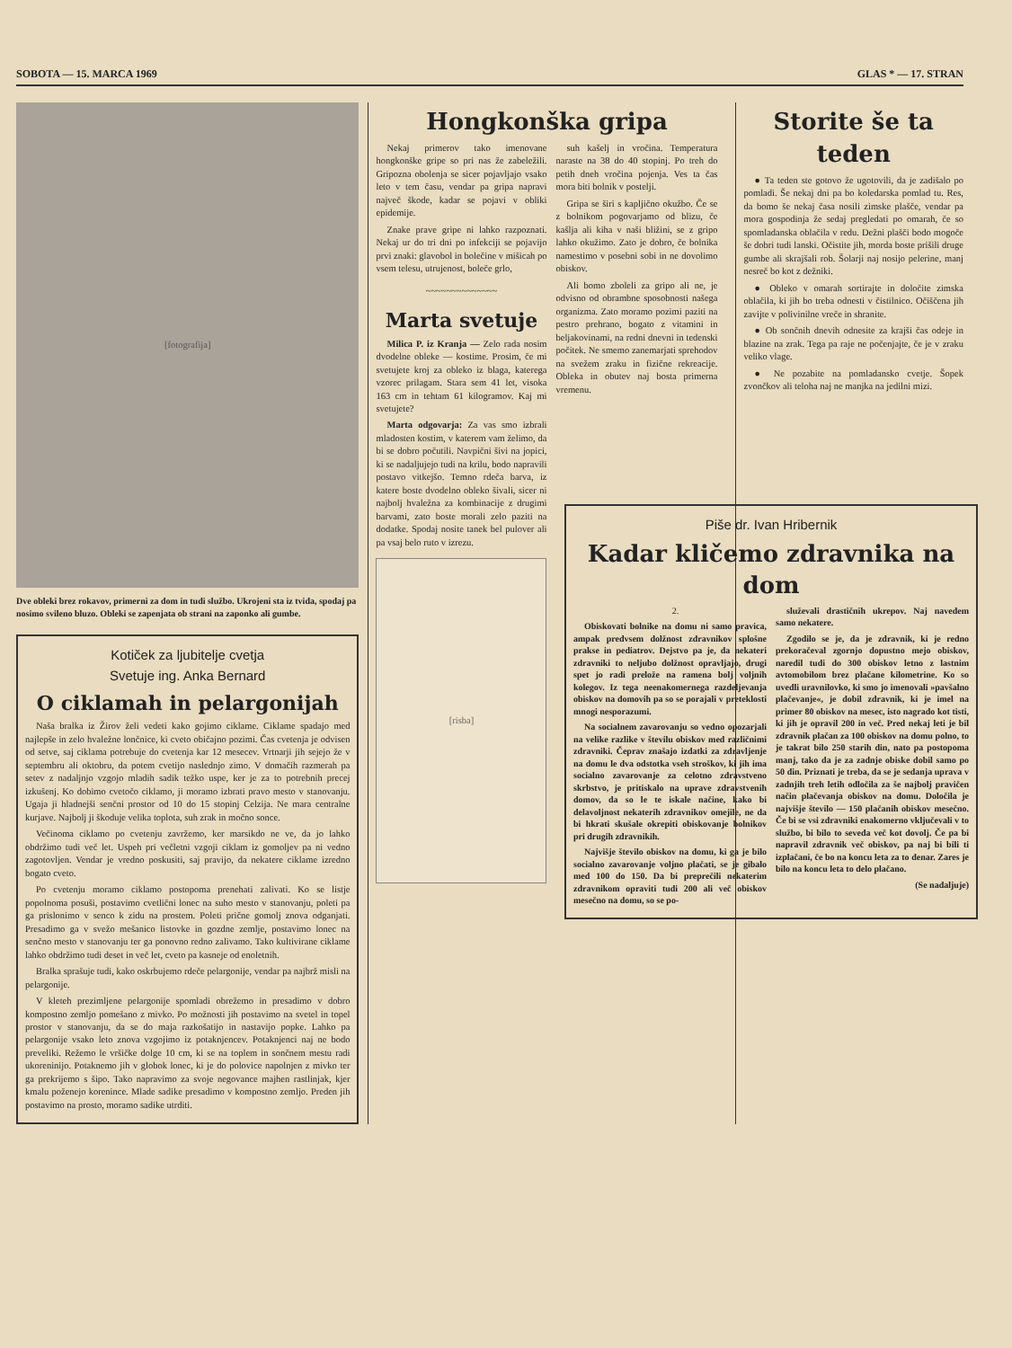SOBOTA — 15. MARCA 1969 GLAS * — 17. STRAN
[fotografija]
Dve obleki brez rokavov, primerni za dom in tudi službo. Ukrojeni sta iz tvida, spodaj pa nosimo svileno bluzo. Obleki se zapenjata ob strani na zaponko ali gumbe.
Kotiček za ljubitelje cvetja
Svetuje ing. Anka Bernard
O ciklamah in pelargonijah
Naša bralka iz Žirov želi vedeti kako gojimo ciklame. Ciklame spadajo med najlepše in zelo hvaležne lončnice, ki cveto običajno pozimi. Čas cvetenja je odvisen od setve, saj ciklama potrebuje do cvetenja kar 12 mesecev. Vrtnarji jih sejejo že v septembru ali oktobru, da potem cvetijo naslednjo zimo. V domačih razmerah pa setev z nadaljnjo vzgojo mladih sadik težko uspe, ker je za to potrebnih precej izkušenj. Ko dobimo cvetočo ciklamo, ji moramo izbrati pravo mesto v stanovanju. Ugaja ji hladnejši senčni prostor od 10 do 15 stopinj Celzija. Ne mara centralne kurjave. Najbolj ji škoduje velika toplota, suh zrak in močno sonce.
Večinoma ciklamo po cvetenju zavržemo, ker marsikdo ne ve, da jo lahko obdržimo tudi več let. Uspeh pri večletni vzgoji ciklam iz gomoljev pa ni vedno zagotovljen. Vendar je vredno poskusiti, saj pravijo, da nekatere ciklame izredno bogato cveto.
Po cvetenju moramo ciklamo postopoma prenehati zalivati. Ko se listje popolnoma posuši, postavimo cvetlični lonec na suho mesto v stanovanju, poleti pa ga prislonimo v senco k zidu na prostem. Poleti prične gomolj znova odganjati. Presadimo ga v svežo mešanico listovke in gozdne zemlje, postavimo lonec na senčno mesto v stanovanju ter ga ponovno redno zalivamo. Tako kultivirane ciklame lahko obdržimo tudi deset in več let, cveto pa kasneje od enoletnih.
Bralka sprašuje tudi, kako oskrbujemo rdeče pelargonije, vendar pa najbrž misli na pelargonije.
V kleteh prezimljene pelargonije spomladi obrežemo in presadimo v dobro kompostno zemljo pomešano z mivko. Po možnosti jih postavimo na svetel in topel prostor v stanovanju, da se do maja razkošatijo in nastavijo popke. Lahko pa pelargonije vsako leto znova vzgojimo iz potaknjencev. Potaknjenci naj ne bodo preveliki. Režemo le vršičke dolge 10 cm, ki se na toplem in sončnem mestu radi ukoreninijo. Potaknemo jih v globok lonec, ki je do polovice napolnjen z mivko ter ga prekrijemo s šipo. Tako napravimo za svoje negovance majhen rastlinjak, kjer kmalu poženejo korenince. Mlade sadike presadimo v kompostno zemljo. Preden jih postavimo na prosto, moramo sadike utrditi.
Hongkonška gripa
Nekaj primerov tako imenovane hongkonške gripe so pri nas že zabeležili. Gripozna obolenja se sicer pojavljajo vsako leto v tem času, vendar pa gripa napravi največ škode, kadar se pojavi v obliki epidemije.
Znake prave gripe ni lahko razpoznati. Nekaj ur do tri dni po infekciji se pojavijo prvi znaki: glavobol in bolečine v mišicah po vsem telesu, utrujenost, boleče grlo,
~~~~~~~~~~~~~~
Marta svetuje
Milica P. iz Kranja — Zelo rada nosim dvodelne obleke — kostime. Prosim, če mi svetujete kroj za obleko iz blaga, katerega vzorec prilagam. Stara sem 41 let, visoka 163 cm in tehtam 61 kilogramov. Kaj mi svetujete?
Marta odgovarja: Za vas smo izbrali mladosten kostim, v katerem vam želimo, da bi se dobro počutili. Navpični šivi na jopici, ki se nadaljujejo tudi na krilu, bodo napravili postavo vitkejšo. Temno rdeča barva, iz katere boste dvodelno obleko šivali, sicer ni najbolj hvaležna za kombinacije z drugimi barvami, zato boste morali zelo paziti na dodatke. Spodaj nosite tanek bel pulover ali pa vsaj belo ruto v izrezu.
[risba]
suh kašelj in vročina. Temperatura naraste na 38 do 40 stopinj. Po treh do petih dneh vročina pojenja. Ves ta čas mora biti bolnik v postelji.
Gripa se širi s kapljično okužbo. Če se z bolnikom pogovarjamo od blizu, če kašlja ali kiha v naši bližini, se z gripo lahko okužimo. Zato je dobro, če bolnika namestimo v posebni sobi in ne dovolimo obiskov.
Ali bomo zboleli za gripo ali ne, je odvisno od obrambne sposobnosti našega organizma. Zato moramo pozimi paziti na pestro prehrano, bogato z vitamini in beljakovinami, na redni dnevni in tedenski počitek. Ne smemo zanemarjati sprehodov na svežem zraku in fizične rekreacije. Obleka in obutev naj bosta primerna vremenu.
Storite še ta teden
● Ta teden ste gotovo že ugotovili, da je zadišalo po pomladi. Še nekaj dni pa bo koledarska pomlad tu. Res, da bomo še nekaj časa nosili zimske plašče, vendar pa mora gospodinja že sedaj pregledati po omarah, če so spomladanska oblačila v redu. Dežni plašči bodo mogoče še dobri tudi lanski. Očistite jih, morda boste prišili druge gumbe ali skrajšali rob. Šolarji naj nosijo pelerine, manj nesreč bo kot z dežniki.
● Obleko v omarah sortirajte in določite zimska oblačila, ki jih bo treba odnesti v čistilnico. Očiščena jih zavijte v polivinilne vreče in shranite.
● Ob sončnih dnevih odnesite za krajši čas odeje in blazine na zrak. Tega pa raje ne počenjajte, če je v zraku veliko vlage.
● Ne pozabite na pomladansko cvetje. Šopek zvončkov ali teloha naj ne manjka na jedilni mizi.
Piše dr. Ivan Hribernik
Kadar kličemo zdravnika na dom
2.
Obiskovati bolnike na domu ni samo pravica, ampak predvsem dolžnost zdravnikov splošne prakse in pediatrov. Dejstvo pa je, da nekateri zdravniki to neljubo dolžnost opravljajo, drugi spet jo radi prelože na ramena bolj voljnih kolegov. Iz tega neenakomernega razdeljevanja obiskov na domovih pa so se porajali v preteklosti mnogi nesporazumi.
Na socialnem zavarovanju so vedno opozarjali na velike razlike v številu obiskov med različnimi zdravniki. Čeprav znašajo izdatki za zdravljenje na domu le dva odstotka vseh stroškov, ki jih ima socialno zavarovanje za celotno zdravstveno skrbstvo, je pritiskalo na uprave zdravstvenih domov, da so le te iskale načine, kako bi delavoljnost nekaterih zdravnikov omejile, ne da bi hkrati skušale okrepiti obiskovanje bolnikov pri drugih zdravnikih.
Najvišje število obiskov na domu, ki ga je bilo socialno zavarovanje voljno plačati, se je gibalo med 100 do 150. Da bi preprečili nekaterim zdravnikom opraviti tudi 200 ali več obiskov mesečno na domu, so se po-
služevali drastičnih ukrepov. Naj navedem samo nekatere.
Zgodilo se je, da je zdravnik, ki je redno prekoračeval zgornjo dopustno mejo obiskov, naredil tudi do 300 obiskov letno z lastnim avtomobilom brez plačane kilometrine. Ko so uvedli uravnilovko, ki smo jo imenovali »pavšalno plačevanje«, je dobil zdravnik, ki je imel na primer 80 obiskov na mesec, isto nagrado kot tisti, ki jih je opravil 200 in več. Pred nekaj leti je bil zdravnik plačan za 100 obiskov na domu polno, to je takrat bilo 250 starih din, nato pa postopoma manj, tako da je za zadnje obiske dobil samo po 50 din. Priznati je treba, da se je sedanja uprava v zadnjih treh letih odločila za še najbolj pravičen način plačevanja obiskov na domu. Določila je najvišje število — 150 plačanih obiskov mesečno. Če bi se vsi zdravniki enakomerno vključevali v to službo, bi bilo to seveda več kot dovolj. Če pa bi napravil zdravnik več obiskov, pa naj bi bili ti izplačani, če bo na koncu leta za to denar. Zares je bilo na koncu leta to delo plačano.
(Se nadaljuje)